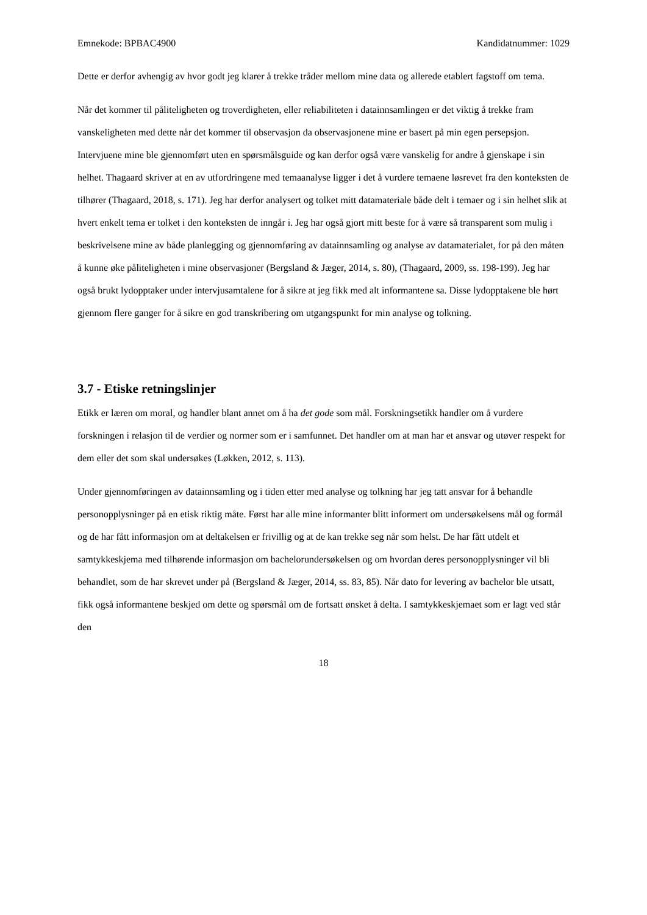Emnekode: BPBAC4900 Kandidatnummer: 1029
Dette er derfor avhengig av hvor godt jeg klarer å trekke tråder mellom mine data og allerede etablert fagstoff om tema.
Når det kommer til påliteligheten og troverdigheten, eller reliabiliteten i datainnsamlingen er det viktig å trekke fram vanskeligheten med dette når det kommer til observasjon da observasjonene mine er basert på min egen persepsjon. Intervjuene mine ble gjennomført uten en spørsmålsguide og kan derfor også være vanskelig for andre å gjenskape i sin helhet. Thagaard skriver at en av utfordringene med temaanalyse ligger i det å vurdere temaene løsrevet fra den konteksten de tilhører (Thagaard, 2018, s. 171). Jeg har derfor analysert og tolket mitt datamateriale både delt i temaer og i sin helhet slik at hvert enkelt tema er tolket i den konteksten de inngår i. Jeg har også gjort mitt beste for å være så transparent som mulig i beskrivelsene mine av både planlegging og gjennomføring av datainnsamling og analyse av datamaterialet, for på den måten å kunne øke påliteligheten i mine observasjoner (Bergsland & Jæger, 2014, s. 80), (Thagaard, 2009, ss. 198-199). Jeg har også brukt lydopptaker under intervjusamtalene for å sikre at jeg fikk med alt informantene sa. Disse lydopptakene ble hørt gjennom flere ganger for å sikre en god transkribering om utgangspunkt for min analyse og tolkning.
3.7 - Etiske retningslinjer
Etikk er læren om moral, og handler blant annet om å ha det gode som mål. Forskningsetikk handler om å vurdere forskningen i relasjon til de verdier og normer som er i samfunnet. Det handler om at man har et ansvar og utøver respekt for dem eller det som skal undersøkes (Løkken, 2012, s. 113).
Under gjennomføringen av datainnsamling og i tiden etter med analyse og tolkning har jeg tatt ansvar for å behandle personopplysninger på en etisk riktig måte. Først har alle mine informanter blitt informert om undersøkelsens mål og formål og de har fått informasjon om at deltakelsen er frivillig og at de kan trekke seg når som helst. De har fått utdelt et samtykkeskjema med tilhørende informasjon om bachelorundersøkelsen og om hvordan deres personopplysninger vil bli behandlet, som de har skrevet under på (Bergsland & Jæger, 2014, ss. 83, 85). Når dato for levering av bachelor ble utsatt, fikk også informantene beskjed om dette og spørsmål om de fortsatt ønsket å delta. I samtykkeskjemaet som er lagt ved står den
18